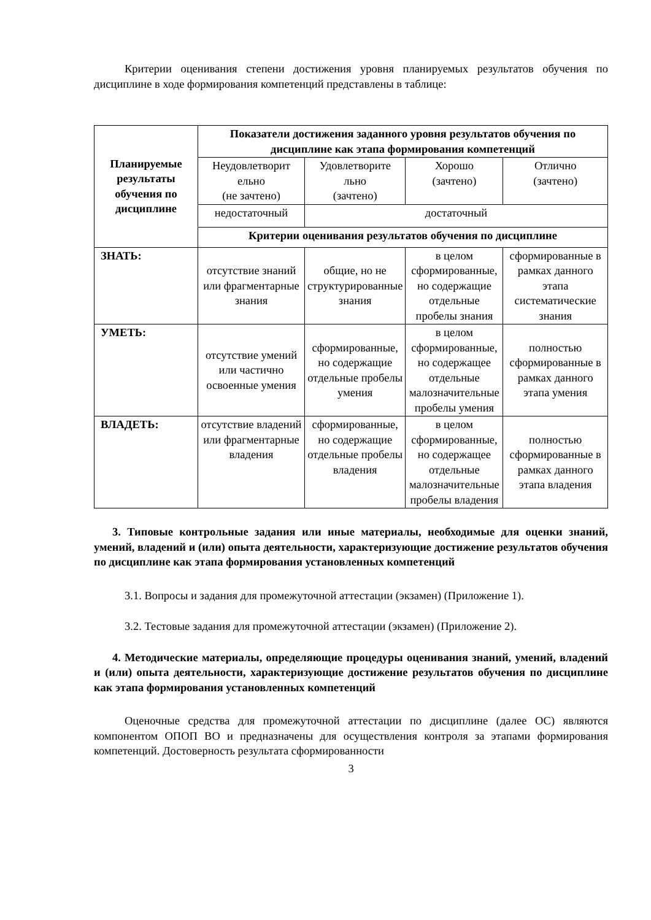Критерии оценивания степени достижения уровня планируемых результатов обучения по дисциплине в ходе формирования компетенций представлены в таблице:
| Планируемые результаты обучения по дисциплине | Показатели достижения заданного уровня результатов обучения по дисциплине как этапа формирования компетенций | | | |
| --- | --- | --- | --- | --- |
| | Неудовлетворит ельно (не зачтено) | Удовлетворите льно (зачтено) | Хорошо (зачтено) | Отлично (зачтено) |
| | недостаточный | достаточный | | |
| | Критерии оценивания результатов обучения по дисциплине | | | |
| ЗНАТЬ: | отсутствие знаний или фрагментарные знания | общие, но не структурированные знания | в целом сформированные, но содержащие отдельные пробелы знания | сформированные в рамках данного этапа систематические знания |
| УМЕТЬ: | отсутствие умений или частично освоенные умения | сформированные, но содержащие отдельные пробелы умения | в целом сформированные, но содержащее отдельные малозначительные пробелы умения | полностью сформированные в рамках данного этапа умения |
| ВЛАДЕТЬ: | отсутствие владений или фрагментарные владения | сформированные, но содержащие отдельные пробелы владения | в целом сформированные, но содержащее отдельные малозначительные пробелы владения | полностью сформированные в рамках данного этапа владения |
3. Типовые контрольные задания или иные материалы, необходимые для оценки знаний, умений, владений и (или) опыта деятельности, характеризующие достижение результатов обучения по дисциплине как этапа формирования установленных компетенций
3.1. Вопросы и задания для промежуточной аттестации (экзамен) (Приложение 1).
3.2. Тестовые задания для промежуточной аттестации (экзамен) (Приложение 2).
4. Методические материалы, определяющие процедуры оценивания знаний, умений, владений и (или) опыта деятельности, характеризующие достижение результатов обучения по дисциплине как этапа формирования установленных компетенций
Оценочные средства для промежуточной аттестации по дисциплине (далее ОС) являются компонентом ОПОП ВО и предназначены для осуществления контроля за этапами формирования компетенций. Достоверность результата сформированности
3